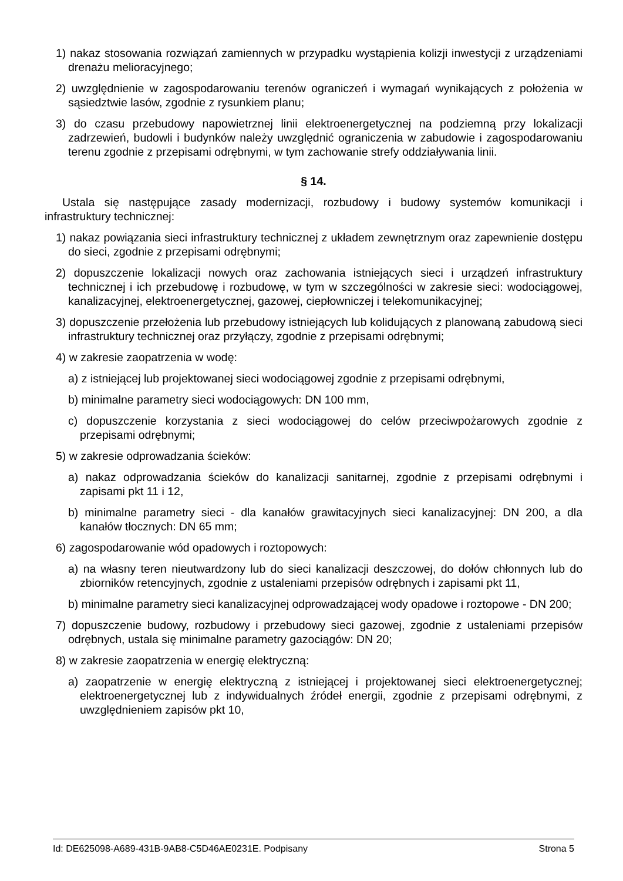1) nakaz stosowania rozwiązań zamiennych w przypadku wystąpienia kolizji inwestycji z urządzeniami drenażu melioracyjnego;
2) uwzględnienie w zagospodarowaniu terenów ograniczeń i wymagań wynikających z położenia w sąsiedztwie lasów, zgodnie z rysunkiem planu;
3) do czasu przebudowy napowietrznej linii elektroenergetycznej na podziemną przy lokalizacji zadrzewień, budowli i budynków należy uwzględnić ograniczenia w zabudowie i zagospodarowaniu terenu zgodnie z przepisami odrębnymi, w tym zachowanie strefy oddziaływania linii.
§ 14.
Ustala się następujące zasady modernizacji, rozbudowy i budowy systemów komunikacji i infrastruktury technicznej:
1) nakaz powiązania sieci infrastruktury technicznej z układem zewnętrznym oraz zapewnienie dostępu do sieci, zgodnie z przepisami odrębnymi;
2) dopuszczenie lokalizacji nowych oraz zachowania istniejących sieci i urządzeń infrastruktury technicznej i ich przebudowę i rozbudowę, w tym w szczególności w zakresie sieci: wodociągowej, kanalizacyjnej, elektroenergetycznej, gazowej, ciepłowniczej i telekomunikacyjnej;
3) dopuszczenie przełożenia lub przebudowy istniejących lub kolidujących z planowaną zabudową sieci infrastruktury technicznej oraz przyłączy, zgodnie z przepisami odrębnymi;
4) w zakresie zaopatrzenia w wodę:
a) z istniejącej lub projektowanej sieci wodociągowej zgodnie z przepisami odrębnymi,
b) minimalne parametry sieci wodociągowych: DN 100 mm,
c) dopuszczenie korzystania z sieci wodociągowej do celów przeciwpożarowych zgodnie z przepisami odrębnymi;
5) w zakresie odprowadzania ścieków:
a) nakaz odprowadzania ścieków do kanalizacji sanitarnej, zgodnie z przepisami odrębnymi i zapisami pkt 11 i 12,
b) minimalne parametry sieci - dla kanałów grawitacyjnych sieci kanalizacyjnej: DN 200, a dla kanałów tłocznych: DN 65 mm;
6) zagospodarowanie wód opadowych i roztopowych:
a) na własny teren nieutwardzony lub do sieci kanalizacji deszczowej, do dołów chłonnych lub do zbiorników retencyjnych, zgodnie z ustaleniami przepisów odrębnych i zapisami pkt 11,
b) minimalne parametry sieci kanalizacyjnej odprowadzającej wody opadowe i roztopowe - DN 200;
7) dopuszczenie budowy, rozbudowy i przebudowy sieci gazowej, zgodnie z ustaleniami przepisów odrębnych, ustala się minimalne parametry gazociągów: DN 20;
8) w zakresie zaopatrzenia w energię elektryczną:
a) zaopatrzenie w energię elektryczną z istniejącej i projektowanej sieci elektroenergetycznej; elektroenergetycznej lub z indywidualnych źródeł energii, zgodnie z przepisami odrębnymi, z uwzględnieniem zapisów pkt 10,
Id: DE625098-A689-431B-9AB8-C5D46AE0231E. Podpisany Strona 5